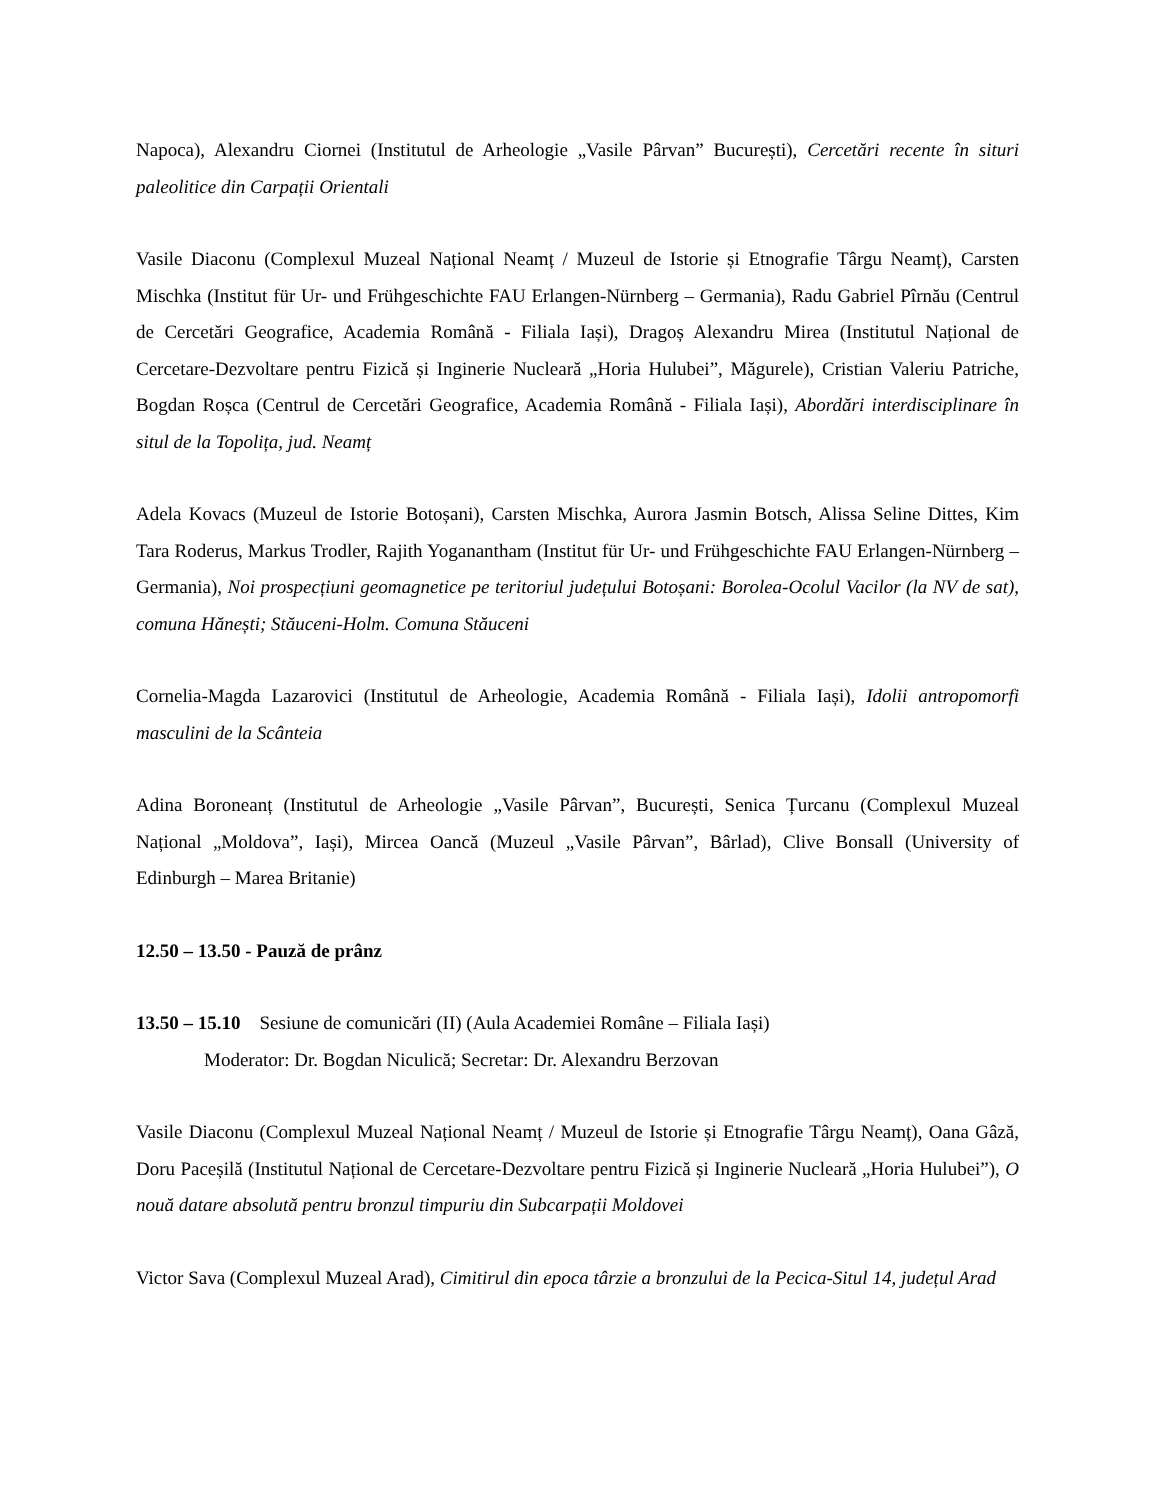Napoca), Alexandru Ciornei (Institutul de Arheologie „Vasile Pârvan” București), Cercetări recente în situri paleolitice din Carpații Orientali
Vasile Diaconu (Complexul Muzeal Național Neamț / Muzeul de Istorie și Etnografie Târgu Neamț), Carsten Mischka (Institut für Ur- und Frühgeschichte FAU Erlangen-Nürnberg – Germania), Radu Gabriel Pîrnău (Centrul de Cercetări Geografice, Academia Română - Filiala Iași), Dragoș Alexandru Mirea (Institutul Național de Cercetare-Dezvoltare pentru Fizică și Inginerie Nucleară „Horia Hulubei”, Măgurele), Cristian Valeriu Patriche, Bogdan Roșca (Centrul de Cercetări Geografice, Academia Română - Filiala Iași), Abordări interdisciplinare în situl de la Topolița, jud. Neamț
Adela Kovacs (Muzeul de Istorie Botoșani), Carsten Mischka, Aurora Jasmin Botsch, Alissa Seline Dittes, Kim Tara Roderus, Markus Trodler, Rajith Yoganantham (Institut für Ur- und Frühgeschichte FAU Erlangen-Nürnberg – Germania), Noi prospecțiuni geomagnetice pe teritoriul județului Botoșani: Borolea-Ocolul Vacilor (la NV de sat), comuna Hănești; Stăuceni-Holm. Comuna Stăuceni
Cornelia-Magda Lazarovici (Institutul de Arheologie, Academia Română - Filiala Iași), Idolii antropomorfi masculini de la Scânteia
Adina Boroneanț (Institutul de Arheologie „Vasile Pârvan”, București, Senica Țurcanu (Complexul Muzeal Național „Moldova”, Iași), Mircea Oancă (Muzeul „Vasile Pârvan”, Bârlad), Clive Bonsall (University of Edinburgh – Marea Britanie)
12.50 – 13.50 - Pauză de prânz
13.50 – 15.10 Sesiune de comunicări (II) (Aula Academiei Române – Filiala Iași)
Moderator: Dr. Bogdan Niculică; Secretar: Dr. Alexandru Berzovan
Vasile Diaconu (Complexul Muzeal Național Neamț / Muzeul de Istorie și Etnografie Târgu Neamț), Oana Gâză, Doru Paceșilă (Institutul Național de Cercetare-Dezvoltare pentru Fizică și Inginerie Nucleară „Horia Hulubei”), O nouă datare absolută pentru bronzul timpuriu din Subcarpații Moldovei
Victor Sava (Complexul Muzeal Arad), Cimitirul din epoca târzie a bronzului de la Pecica-Situl 14, județul Arad